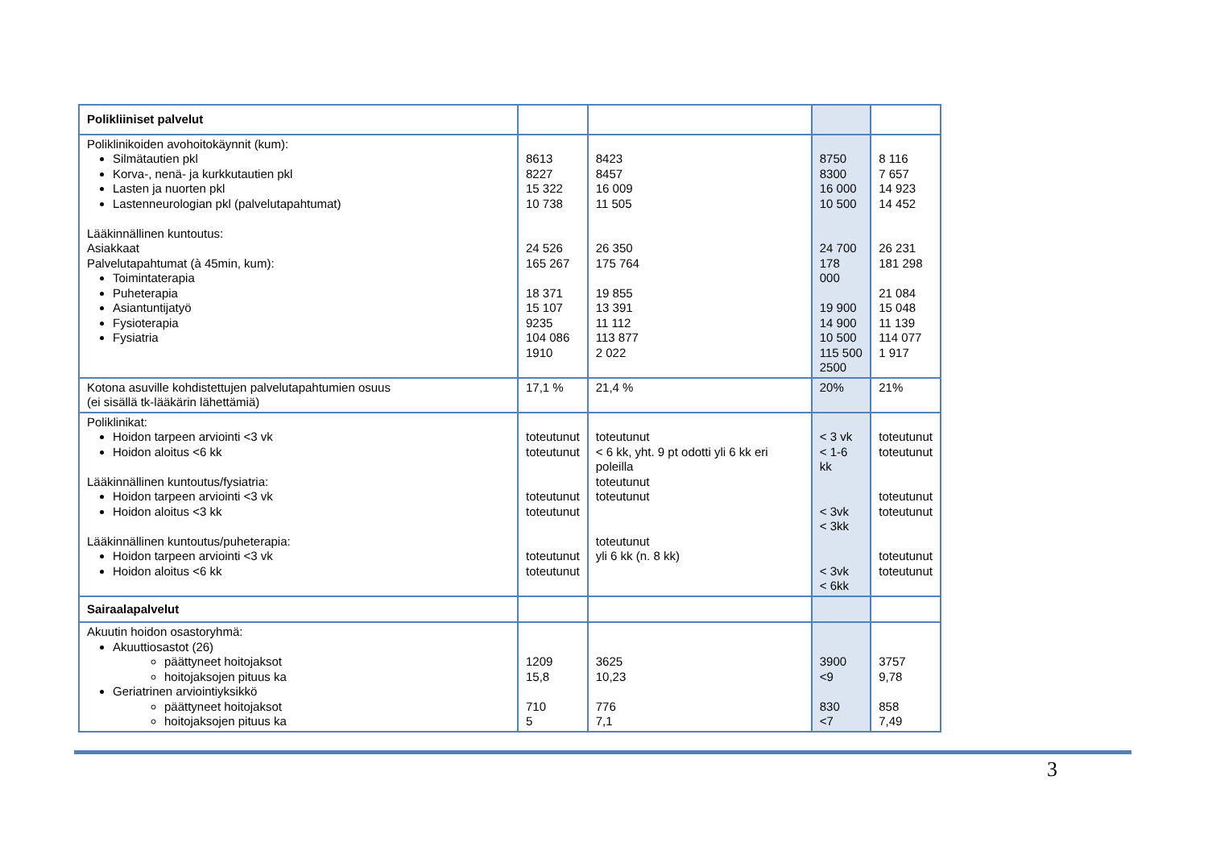| Polikliiniset palvelut | | | | |
| Poliklinikoiden avohoitokäynnit (kum): Silmätautien pkl Korva-, nenä- ja kurkkutautien pkl Lasten ja nuorten pkl Lastenneurologian pkl (palvelutapahtumat) Lääkinnällinen kuntoutus: Asiakkaat Palvelutapahtumat (à 45min, kum): Toimintaterapia Puheterapia Asiantuntijatyö Fysioterapia Fysiatria | 8613 8227 15 322 10 738 24 526 165 267 18 371 15 107 9235 104 086 1910 | 8423 8457 16 009 11 505 26 350 175 764 19 855 13 391 11 112 113 877 2 022 | 8750 8300 16 000 10 500 24 700 178 000 19 900 14 900 10 500 115 500 2500 | 8 116 7 657 14 923 14 452 26 231 181 298 21 084 15 048 11 139 114 077 1 917 |
| Kotona asuville kohdistettujen palvelutapahtumien osuus (ei sisällä tk-lääkärin lähettämiä) | 17,1 % | 21,4 % | 20% | 21% |
| Poliklinikat: Hoidon tarpeen arviointi <3 vk Hoidon aloitus <6 kk Lääkinnällinen kuntoutus/fysiatria: Hoidon tarpeen arviointi <3 vk Hoidon aloitus <3 kk Lääkinnällinen kuntoutus/puheterapia: Hoidon tarpeen arviointi <3 vk Hoidon aloitus <6 kk | toteutunut toteutunut toteutunut toteutunut toteutunut toteutunut | toteutunut < 6 kk, yht. 9 pt odotti yli 6 kk eri poleilla toteutunut toteutunut toteutunut yli 6 kk (n. 8 kk) | < 3 vk < 1-6 kk < 3vk < 3kk < 3vk < 6kk | toteutunut toteutunut toteutunut toteutunut toteutunut toteutunut |
| Sairaalapalvelut | | | | |
| Akuutin hoidon osastoryhmä: Akuuttiosastot (26) päättyneet hoitojaksot hoitojaksojen pituus ka Geriatrinen arviointiyksikkö päättyneet hoitojaksot hoitojaksojen pituus ka | 1209 15,8 710 5 | 3625 10,23 776 7,1 | 3900 <9 830 <7 | 3757 9,78 858 7,49 |
3